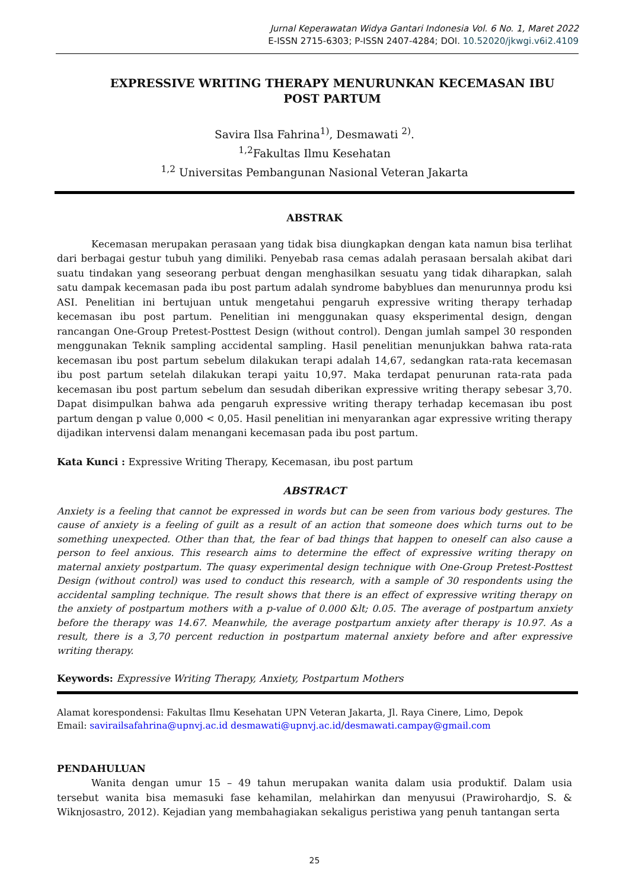Jurnal Keperawatan Widya Gantari Indonesia Vol. 6 No. 1, Maret 2022
E-ISSN 2715-6303; P-ISSN 2407-4284; DOI. 10.52020/jkwgi.v6i2.4109
EXPRESSIVE WRITING THERAPY MENURUNKAN KECEMASAN IBU POST PARTUM
Savira Ilsa Fahrina<sup>1)</sup>, Desmawati <sup>2)</sup>.
<sup>1,2</sup>Fakultas Ilmu Kesehatan
<sup>1,2</sup> Universitas Pembangunan Nasional Veteran Jakarta
ABSTRAK
Kecemasan merupakan perasaan yang tidak bisa diungkapkan dengan kata namun bisa terlihat dari berbagai gestur tubuh yang dimiliki. Penyebab rasa cemas adalah perasaan bersalah akibat dari suatu tindakan yang seseorang perbuat dengan menghasilkan sesuatu yang tidak diharapkan, salah satu dampak kecemasan pada ibu post partum adalah syndrome babyblues dan menurunnya produ ksi ASI. Penelitian ini bertujuan untuk mengetahui pengaruh expressive writing therapy terhadap kecemasan ibu post partum. Penelitian ini menggunakan quasy eksperimental design, dengan rancangan One-Group Pretest-Posttest Design (without control). Dengan jumlah sampel 30 responden menggunakan Teknik sampling accidental sampling. Hasil penelitian menunjukkan bahwa rata-rata kecemasan ibu post partum sebelum dilakukan terapi adalah 14,67, sedangkan rata-rata kecemasan ibu post partum setelah dilakukan terapi yaitu 10,97. Maka terdapat penurunan rata-rata pada kecemasan ibu post partum sebelum dan sesudah diberikan expressive writing therapy sebesar 3,70. Dapat disimpulkan bahwa ada pengaruh expressive writing therapy terhadap kecemasan ibu post partum dengan p value 0,000 < 0,05. Hasil penelitian ini menyarankan agar expressive writing therapy dijadikan intervensi dalam menangani kecemasan pada ibu post partum.
Kata Kunci : Expressive Writing Therapy, Kecemasan, ibu post partum
ABSTRACT
Anxiety is a feeling that cannot be expressed in words but can be seen from various body gestures. The cause of anxiety is a feeling of guilt as a result of an action that someone does which turns out to be something unexpected. Other than that, the fear of bad things that happen to oneself can also cause a person to feel anxious. This research aims to determine the effect of expressive writing therapy on maternal anxiety postpartum. The quasy experimental design technique with One-Group Pretest-Posttest Design (without control) was used to conduct this research, with a sample of 30 respondents using the accidental sampling technique. The result shows that there is an effect of expressive writing therapy on the anxiety of postpartum mothers with a p-value of 0.000 &lt; 0.05. The average of postpartum anxiety before the therapy was 14.67. Meanwhile, the average postpartum anxiety after therapy is 10.97. As a result, there is a 3,70 percent reduction in postpartum maternal anxiety before and after expressive writing therapy.
Keywords: Expressive Writing Therapy, Anxiety, Postpartum Mothers
Alamat korespondensi: Fakultas Ilmu Kesehatan UPN Veteran Jakarta, Jl. Raya Cinere, Limo, Depok
Email: savirailsafahrina@upnvj.ac.id desmawati@upnvj.ac.id/desmawati.campay@gmail.com
PENDAHULUAN
Wanita dengan umur 15 – 49 tahun merupakan wanita dalam usia produktif. Dalam usia tersebut wanita bisa memasuki fase kehamilan, melahirkan dan menyusui (Prawirohardjo, S. & Wiknjosastro, 2012). Kejadian yang membahagiakan sekaligus peristiwa yang penuh tantangan serta
25